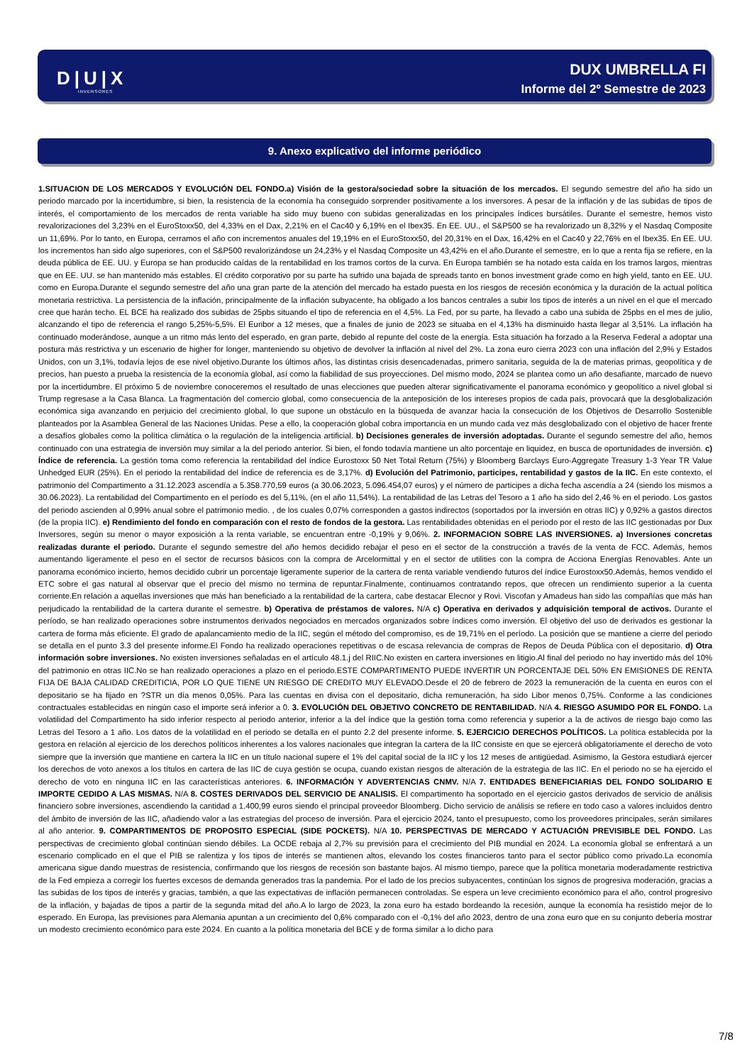D|U|X
INVERSORES
DUX UMBRELLA FI
Informe del 2º Semestre de 2023
9. Anexo explicativo del informe periódico
1.SITUACION DE LOS MERCADOS Y EVOLUCIÓN DEL FONDO.a) Visión de la gestora/sociedad sobre la situación de los mercados. El segundo semestre del año ha sido un periodo marcado por la incertidumbre, si bien, la resistencia de la economía ha conseguido sorprender positivamente a los inversores. A pesar de la inflación y de las subidas de tipos de interés, el comportamiento de los mercados de renta variable ha sido muy bueno con subidas generalizadas en los principales índices bursátiles. Durante el semestre, hemos visto revalorizaciones del 3,23% en el EuroStoxx50, del 4,33% en el Dax, 2,21% en el Cac40 y 6,19% en el Ibex35. En EE. UU., el S&P500 se ha revalorizado un 8,32% y el Nasdaq Composite un 11,69%. Por lo tanto, en Europa, cerramos el año con incrementos anuales del 19,19% en el EuroStoxx50, del 20,31% en el Dax, 16,42% en el Cac40 y 22,76% en el Ibex35. En EE. UU. los incrementos han sido algo superiores, con el S&P500 revalorizándose un 24,23% y el Nasdaq Composite un 43,42% en el año.Durante el semestre, en lo que a renta fija se refiere, en la deuda pública de EE. UU. y Europa se han producido caídas de la rentabilidad en los tramos cortos de la curva. En Europa también se ha notado esta caída en los tramos largos, mientras que en EE. UU. se han mantenido más estables. El crédito corporativo por su parte ha sufrido una bajada de spreads tanto en bonos investment grade como en high yield, tanto en EE. UU. como en Europa.Durante el segundo semestre del año una gran parte de la atención del mercado ha estado puesta en los riesgos de recesión económica y la duración de la actual política monetaria restrictiva. La persistencia de la inflación, principalmente de la inflación subyacente, ha obligado a los bancos centrales a subir los tipos de interés a un nivel en el que el mercado cree que harán techo. EL BCE ha realizado dos subidas de 25pbs situando el tipo de referencia en el 4,5%. La Fed, por su parte, ha llevado a cabo una subida de 25pbs en el mes de julio, alcanzando el tipo de referencia el rango 5,25%-5,5%. El Euribor a 12 meses, que a finales de junio de 2023 se situaba en el 4,13% ha disminuido hasta llegar al 3,51%. La inflación ha continuado moderándose, aunque a un ritmo más lento del esperado, en gran parte, debido al repunte del coste de la energía. Esta situación ha forzado a la Reserva Federal a adoptar una postura más restrictiva y un escenario de higher for longer, manteniendo su objetivo de devolver la inflación al nivel del 2%. La zona euro cierra 2023 con una inflación del 2,9% y Estados Unidos, con un 3,1%, todavía lejos de ese nivel objetivo.Durante los últimos años, las distintas crisis desencadenadas, primero sanitaria, seguida de la de materias primas, geopolítica y de precios, han puesto a prueba la resistencia de la economía global, así como la fiabilidad de sus proyecciones. Del mismo modo, 2024 se plantea como un año desafiante, marcado de nuevo por la incertidumbre. El próximo 5 de noviembre conoceremos el resultado de unas elecciones que pueden alterar significativamente el panorama económico y geopolítico a nivel global si Trump regresase a la Casa Blanca. La fragmentación del comercio global, como consecuencia de la anteposición de los intereses propios de cada país, provocará que la desglobalización económica siga avanzando en perjuicio del crecimiento global, lo que supone un obstáculo en la búsqueda de avanzar hacia la consecución de los Objetivos de Desarrollo Sostenible planteados por la Asamblea General de las Naciones Unidas. Pese a ello, la cooperación global cobra importancia en un mundo cada vez más desglobalizado con el objetivo de hacer frente a desafíos globales como la política climática o la regulación de la inteligencia artificial. b) Decisiones generales de inversión adoptadas. Durante el segundo semestre del año, hemos continuado con una estrategia de inversión muy similar a la del periodo anterior. Si bien, el fondo todavía mantiene un alto porcentaje en liquidez, en busca de oportunidades de inversión. c) Índice de referencia. La gestión toma como referencia la rentabilidad del índice Eurostoxx 50 Net Total Return (75%) y Bloomberg Barclays Euro-Aggregate Treasury 1-3 Year TR Value Unhedged EUR (25%). En el periodo la rentabilidad del índice de referencia es de 3,17%. d) Evolución del Patrimonio, participes, rentabilidad y gastos de la IIC. En este contexto, el patrimonio del Compartimento a 31.12.2023 ascendía a 5.358.770,59 euros (a 30.06.2023, 5.096.454,07 euros) y el número de participes a dicha fecha ascendía a 24 (siendo los mismos a 30.06.2023). La rentabilidad del Compartimento en el período es del 5,11%, (en el año 11,54%). La rentabilidad de las Letras del Tesoro a 1 año ha sido del 2,46 % en el periodo. Los gastos del periodo ascienden al 0,99% anual sobre el patrimonio medio. , de los cuales 0,07% corresponden a gastos indirectos (soportados por la inversión en otras IIC) y 0,92% a gastos directos (de la propia IIC). e) Rendimiento del fondo en comparación con el resto de fondos de la gestora. Las rentabilidades obtenidas en el periodo por el resto de las IIC gestionadas por Dux Inversores, según su menor o mayor exposición a la renta variable, se encuentran entre -0,19% y 9,06%. 2. INFORMACION SOBRE LAS INVERSIONES. a) Inversiones concretas realizadas durante el periodo. Durante el segundo semestre del año hemos decidido rebajar el peso en el sector de la construcción a través de la venta de FCC. Además, hemos aumentando ligeramente el peso en el sector de recursos básicos con la compra de Arcelormittal y en el sector de utilities con la compra de Acciona Energías Renovables. Ante un panorama económico incierto, hemos decidido cubrir un porcentaje ligeramente superior de la cartera de renta variable vendiendo futuros del índice Eurostoxx50.Además, hemos vendido el ETC sobre el gas natural al observar que el precio del mismo no termina de repuntar.Finalmente, continuamos contratando repos, que ofrecen un rendimiento superior a la cuenta corriente.En relación a aquellas inversiones que más han beneficiado a la rentabilidad de la cartera, cabe destacar Elecnor y Rovi. Viscofan y Amadeus han sido las compañías que más han perjudicado la rentabilidad de la cartera durante el semestre. b) Operativa de préstamos de valores. N/A c) Operativa en derivados y adquisición temporal de activos. Durante el período, se han realizado operaciones sobre instrumentos derivados negociados en mercados organizados sobre índices como inversión. El objetivo del uso de derivados es gestionar la cartera de forma más eficiente. El grado de apalancamiento medio de la IIC, según el método del compromiso, es de 19,71% en el período. La posición que se mantiene a cierre del periodo se detalla en el punto 3.3 del presente informe.El Fondo ha realizado operaciones repetitivas o de escasa relevancia de compras de Repos de Deuda Pública con el depositario. d) Otra información sobre inversiones. No existen inversiones señaladas en el artículo 48.1.j del RIIC.No existen en cartera inversiones en litigio.Al final del periodo no hay invertido más del 10% del patrimonio en otras IIC.No se han realizado operaciones a plazo en el periodo.ESTE COMPARTIMENTO PUEDE INVERTIR UN PORCENTAJE DEL 50% EN EMISIONES DE RENTA FIJA DE BAJA CALIDAD CREDITICIA, POR LO QUE TIENE UN RIESGO DE CREDITO MUY ELEVADO.Desde el 20 de febrero de 2023 la remuneración de la cuenta en euros con el depositario se ha fijado en ?STR un día menos 0,05%. Para las cuentas en divisa con el depositario, dicha remuneración, ha sido Libor menos 0,75%. Conforme a las condiciones contractuales establecidas en ningún caso el importe será inferior a 0. 3. EVOLUCIÓN DEL OBJETIVO CONCRETO DE RENTABILIDAD. N/A 4. RIESGO ASUMIDO POR EL FONDO. La volatilidad del Compartimento ha sido inferior respecto al periodo anterior, inferior a la del índice que la gestión toma como referencia y superior a la de activos de riesgo bajo como las Letras del Tesoro a 1 año. Los datos de la volatilidad en el periodo se detalla en el punto 2.2 del presente informe. 5. EJERCICIO DERECHOS POLÍTICOS. La política establecida por la gestora en relación al ejercicio de los derechos políticos inherentes a los valores nacionales que integran la cartera de la IIC consiste en que se ejercerá obligatoriamente el derecho de voto siempre que la inversión que mantiene en cartera la IIC en un título nacional supere el 1% del capital social de la IIC y los 12 meses de antigüedad. Asimismo, la Gestora estudiará ejercer los derechos de voto anexos a los títulos en cartera de las IIC de cuya gestión se ocupa, cuando existan riesgos de alteración de la estrategia de las IIC. En el periodo no se ha ejercido el derecho de voto en ninguna IIC en las características anteriores. 6. INFORMACIÓN Y ADVERTENCIAS CNMV. N/A 7. ENTIDADES BENEFICIARIAS DEL FONDO SOLIDARIO E IMPORTE CEDIDO A LAS MISMAS. N/A 8. COSTES DERIVADOS DEL SERVICIO DE ANALISIS. El compartimento ha soportado en el ejercicio gastos derivados de servicio de análisis financiero sobre inversiones, ascendiendo la cantidad a 1.400,99 euros siendo el principal proveedor Bloomberg. Dicho servicio de análisis se refiere en todo caso a valores incluidos dentro del ámbito de inversión de las IIC, añadiendo valor a las estrategias del proceso de inversión. Para el ejercicio 2024, tanto el presupuesto, como los proveedores principales, serán similares al año anterior. 9. COMPARTIMENTOS DE PROPOSITO ESPECIAL (SIDE POCKETS). N/A 10. PERSPECTIVAS DE MERCADO Y ACTUACIÓN PREVISIBLE DEL FONDO. Las perspectivas de crecimiento global continúan siendo débiles. La OCDE rebaja al 2,7% su previsión para el crecimiento del PIB mundial en 2024. La economía global se enfrentará a un escenario complicado en el que el PIB se ralentiza y los tipos de interés se mantienen altos, elevando los costes financieros tanto para el sector público como privado.La economía americana sigue dando muestras de resistencia, confirmando que los riesgos de recesión son bastante bajos. Al mismo tiempo, parece que la política monetaria moderadamente restrictiva de la Fed empieza a corregir los fuertes excesos de demanda generados tras la pandemia. Por el lado de los precios subyacentes, continúan los signos de progresiva moderación, gracias a las subidas de los tipos de interés y gracias, también, a que las expectativas de inflación permanecen controladas. Se espera un leve crecimiento económico para el año, control progresivo de la inflación, y bajadas de tipos a partir de la segunda mitad del año.A lo largo de 2023, la zona euro ha estado bordeando la recesión, aunque la economía ha resistido mejor de lo esperado. En Europa, las previsiones para Alemania apuntan a un crecimiento del 0,6% comparado con el -0,1% del año 2023, dentro de una zona euro que en su conjunto debería mostrar un modesto crecimiento económico para este 2024. En cuanto a la política monetaria del BCE y de forma similar a lo dicho para
7/8